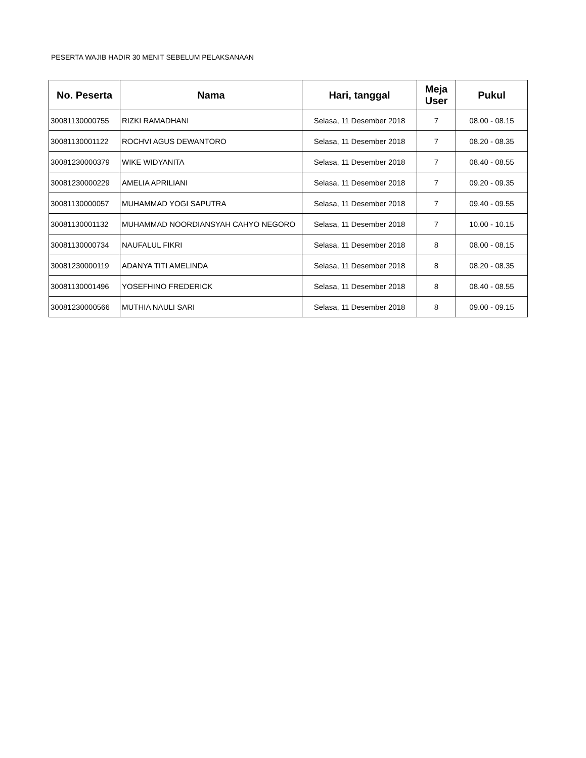PESERTA WAJIB HADIR 30 MENIT SEBELUM PELAKSANAAN
| No. Peserta | Nama | Hari, tanggal | Meja User | Pukul |
| --- | --- | --- | --- | --- |
| 30081130000755 | RIZKI RAMADHANI | Selasa, 11 Desember 2018 | 7 | 08.00 - 08.15 |
| 30081130001122 | ROCHVI AGUS DEWANTORO | Selasa, 11 Desember 2018 | 7 | 08.20 - 08.35 |
| 30081230000379 | WIKE WIDYANITA | Selasa, 11 Desember 2018 | 7 | 08.40 - 08.55 |
| 30081230000229 | AMELIA APRILIANI | Selasa, 11 Desember 2018 | 7 | 09.20 - 09.35 |
| 30081130000057 | MUHAMMAD YOGI SAPUTRA | Selasa, 11 Desember 2018 | 7 | 09.40 - 09.55 |
| 30081130001132 | MUHAMMAD NOORDIANSYAH CAHYO NEGORO | Selasa, 11 Desember 2018 | 7 | 10.00 - 10.15 |
| 30081130000734 | NAUFALUL FIKRI | Selasa, 11 Desember 2018 | 8 | 08.00 - 08.15 |
| 30081230000119 | ADANYA TITI AMELINDA | Selasa, 11 Desember 2018 | 8 | 08.20 - 08.35 |
| 30081130001496 | YOSEFHINO FREDERICK | Selasa, 11 Desember 2018 | 8 | 08.40 - 08.55 |
| 30081230000566 | MUTHIA NAULI SARI | Selasa, 11 Desember 2018 | 8 | 09.00 - 09.15 |